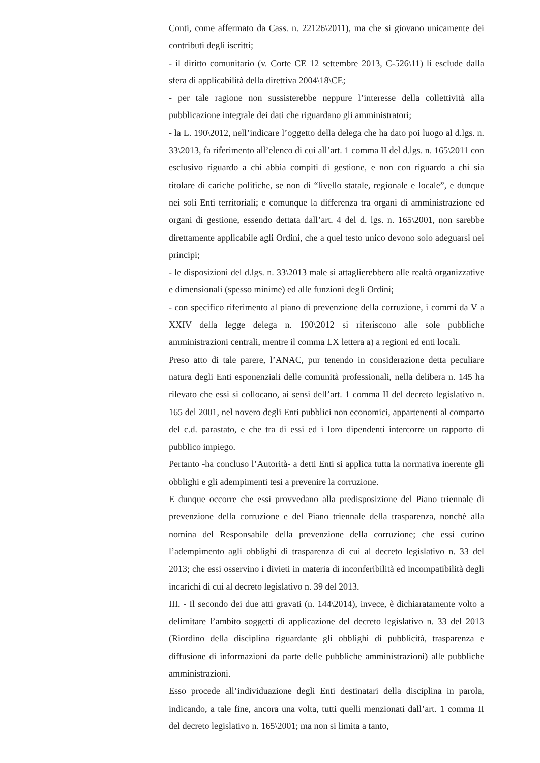Conti, come affermato da Cass. n. 22126\2011), ma che si giovano unicamente dei contributi degli iscritti;
- il diritto comunitario (v. Corte CE 12 settembre 2013, C-526\11) li esclude dalla sfera di applicabilità della direttiva 2004\18\CE;
- per tale ragione non sussisterebbe neppure l’interesse della collettività alla pubblicazione integrale dei dati che riguardano gli amministratori;
- la L. 190\2012, nell’indicare l’oggetto della delega che ha dato poi luogo al d.lgs. n. 33\2013, fa riferimento all’elenco di cui all’art. 1 comma II del d.lgs. n. 165\2011 con esclusivo riguardo a chi abbia compiti di gestione, e non con riguardo a chi sia titolare di cariche politiche, se non di “livello statale, regionale e locale”, e dunque nei soli Enti territoriali; e comunque la differenza tra organi di amministrazione ed organi di gestione, essendo dettata dall’art. 4 del d. lgs. n. 165\2001, non sarebbe direttamente applicabile agli Ordini, che a quel testo unico devono solo adeguarsi nei principi;
- le disposizioni del d.lgs. n. 33\2013 male si attaglierebbero alle realtà organizzative e dimensionali (spesso minime) ed alle funzioni degli Ordini;
- con specifico riferimento al piano di prevenzione della corruzione, i commi da V a XXIV della legge delega n. 190\2012 si riferiscono alle sole pubbliche amministrazioni centrali, mentre il comma LX lettera a) a regioni ed enti locali.
Preso atto di tale parere, l’ANAC, pur tenendo in considerazione detta peculiare natura degli Enti esponenziali delle comunità professionali, nella delibera n. 145 ha rilevato che essi si collocano, ai sensi dell’art. 1 comma II del decreto legislativo n. 165 del 2001, nel novero degli Enti pubblici non economici, appartenenti al comparto del c.d. parastato, e che tra di essi ed i loro dipendenti intercorre un rapporto di pubblico impiego.
Pertanto -ha concluso l’Autorità- a detti Enti si applica tutta la normativa inerente gli obblighi e gli adempimenti tesi a prevenire la corruzione.
E dunque occorre che essi provvedano alla predisposizione del Piano triennale di prevenzione della corruzione e del Piano triennale della trasparenza, nonchè alla nomina del Responsabile della prevenzione della corruzione; che essi curino l’adempimento agli obblighi di trasparenza di cui al decreto legislativo n. 33 del 2013; che essi osservino i divieti in materia di inconferibilità ed incompatibilità degli incarichi di cui al decreto legislativo n. 39 del 2013.
III. - Il secondo dei due atti gravati (n. 144\2014), invece, è dichiaratamente volto a delimitare l’ambito soggetti di applicazione del decreto legislativo n. 33 del 2013 (Riordino della disciplina riguardante gli obblighi di pubblicità, trasparenza e diffusione di informazioni da parte delle pubbliche amministrazioni) alle pubbliche amministrazioni.
Esso procede all’individuazione degli Enti destinatari della disciplina in parola, indicando, a tale fine, ancora una volta, tutti quelli menzionati dall’art. 1 comma II del decreto legislativo n. 165\2001; ma non si limita a tanto,